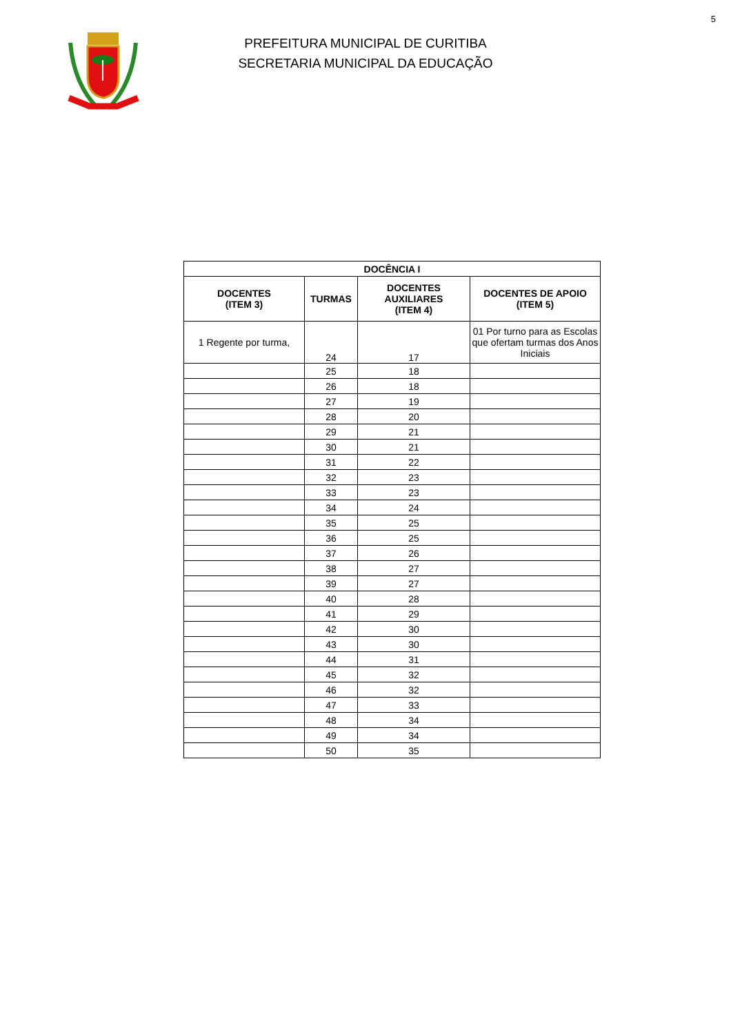5
PREFEITURA MUNICIPAL DE CURITIBA
SECRETARIA MUNICIPAL DA EDUCAÇÃO
| DOCÊNCIA I | | | |
| --- | --- | --- | --- |
| DOCENTES (ITEM 3) | TURMAS | DOCENTES AUXILIARES (ITEM 4) | DOCENTES DE APOIO (ITEM 5) |
| 1 Regente por turma, | 24 | 17 | 01 Por turno para as Escolas que ofertam turmas dos Anos Iniciais |
| | 25 | 18 | |
| | 26 | 18 | |
| | 27 | 19 | |
| | 28 | 20 | |
| | 29 | 21 | |
| | 30 | 21 | |
| | 31 | 22 | |
| | 32 | 23 | |
| | 33 | 23 | |
| | 34 | 24 | |
| | 35 | 25 | |
| | 36 | 25 | |
| | 37 | 26 | |
| | 38 | 27 | |
| | 39 | 27 | |
| | 40 | 28 | |
| | 41 | 29 | |
| | 42 | 30 | |
| | 43 | 30 | |
| | 44 | 31 | |
| | 45 | 32 | |
| | 46 | 32 | |
| | 47 | 33 | |
| | 48 | 34 | |
| | 49 | 34 | |
| | 50 | 35 | |